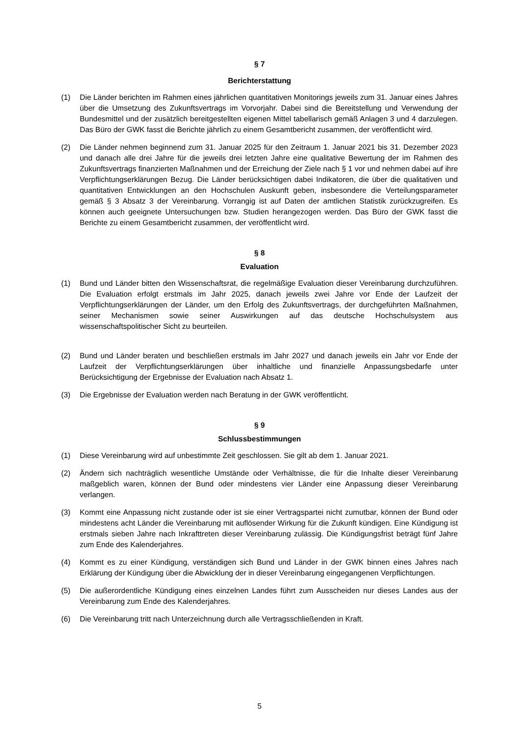§ 7
Berichterstattung
(1) Die Länder berichten im Rahmen eines jährlichen quantitativen Monitorings jeweils zum 31. Januar eines Jahres über die Umsetzung des Zukunftsvertrags im Vorvorjahr. Dabei sind die Bereitstellung und Verwendung der Bundesmittel und der zusätzlich bereitgestellten eigenen Mittel tabellarisch gemäß Anlagen 3 und 4 darzulegen. Das Büro der GWK fasst die Berichte jährlich zu einem Gesamtbericht zusammen, der veröffentlicht wird.
(2) Die Länder nehmen beginnend zum 31. Januar 2025 für den Zeitraum 1. Januar 2021 bis 31. Dezember 2023 und danach alle drei Jahre für die jeweils drei letzten Jahre eine qualitative Bewertung der im Rahmen des Zukunftsvertrags finanzierten Maßnahmen und der Erreichung der Ziele nach § 1 vor und nehmen dabei auf ihre Verpflichtungserklärungen Bezug. Die Länder berücksichtigen dabei Indikatoren, die über die qualitativen und quantitativen Entwicklungen an den Hochschulen Auskunft geben, insbesondere die Verteilungsparameter gemäß § 3 Absatz 3 der Vereinbarung. Vorrangig ist auf Daten der amtlichen Statistik zurückzugreifen. Es können auch geeignete Untersuchungen bzw. Studien herangezogen werden. Das Büro der GWK fasst die Berichte zu einem Gesamtbericht zusammen, der veröffentlicht wird.
§ 8
Evaluation
(1) Bund und Länder bitten den Wissenschaftsrat, die regelmäßige Evaluation dieser Vereinbarung durchzuführen. Die Evaluation erfolgt erstmals im Jahr 2025, danach jeweils zwei Jahre vor Ende der Laufzeit der Verpflichtungserklärungen der Länder, um den Erfolg des Zukunftsvertrags, der durchgeführten Maßnahmen, seiner Mechanismen sowie seiner Auswirkungen auf das deutsche Hochschulsystem aus wissenschaftspolitischer Sicht zu beurteilen.
(2) Bund und Länder beraten und beschließen erstmals im Jahr 2027 und danach jeweils ein Jahr vor Ende der Laufzeit der Verpflichtungserklärungen über inhaltliche und finanzielle Anpassungsbedarfe unter Berücksichtigung der Ergebnisse der Evaluation nach Absatz 1.
(3) Die Ergebnisse der Evaluation werden nach Beratung in der GWK veröffentlicht.
§ 9
Schlussbestimmungen
(1) Diese Vereinbarung wird auf unbestimmte Zeit geschlossen. Sie gilt ab dem 1. Januar 2021.
(2) Ändern sich nachträglich wesentliche Umstände oder Verhältnisse, die für die Inhalte dieser Vereinbarung maßgeblich waren, können der Bund oder mindestens vier Länder eine Anpassung dieser Vereinbarung verlangen.
(3) Kommt eine Anpassung nicht zustande oder ist sie einer Vertragspartei nicht zumutbar, können der Bund oder mindestens acht Länder die Vereinbarung mit auflösender Wirkung für die Zukunft kündigen. Eine Kündigung ist erstmals sieben Jahre nach Inkrafttreten dieser Vereinbarung zulässig. Die Kündigungsfrist beträgt fünf Jahre zum Ende des Kalenderjahres.
(4) Kommt es zu einer Kündigung, verständigen sich Bund und Länder in der GWK binnen eines Jahres nach Erklärung der Kündigung über die Abwicklung der in dieser Vereinbarung eingegangenen Verpflichtungen.
(5) Die außerordentliche Kündigung eines einzelnen Landes führt zum Ausscheiden nur dieses Landes aus der Vereinbarung zum Ende des Kalenderjahres.
(6) Die Vereinbarung tritt nach Unterzeichnung durch alle Vertragsschließenden in Kraft.
5